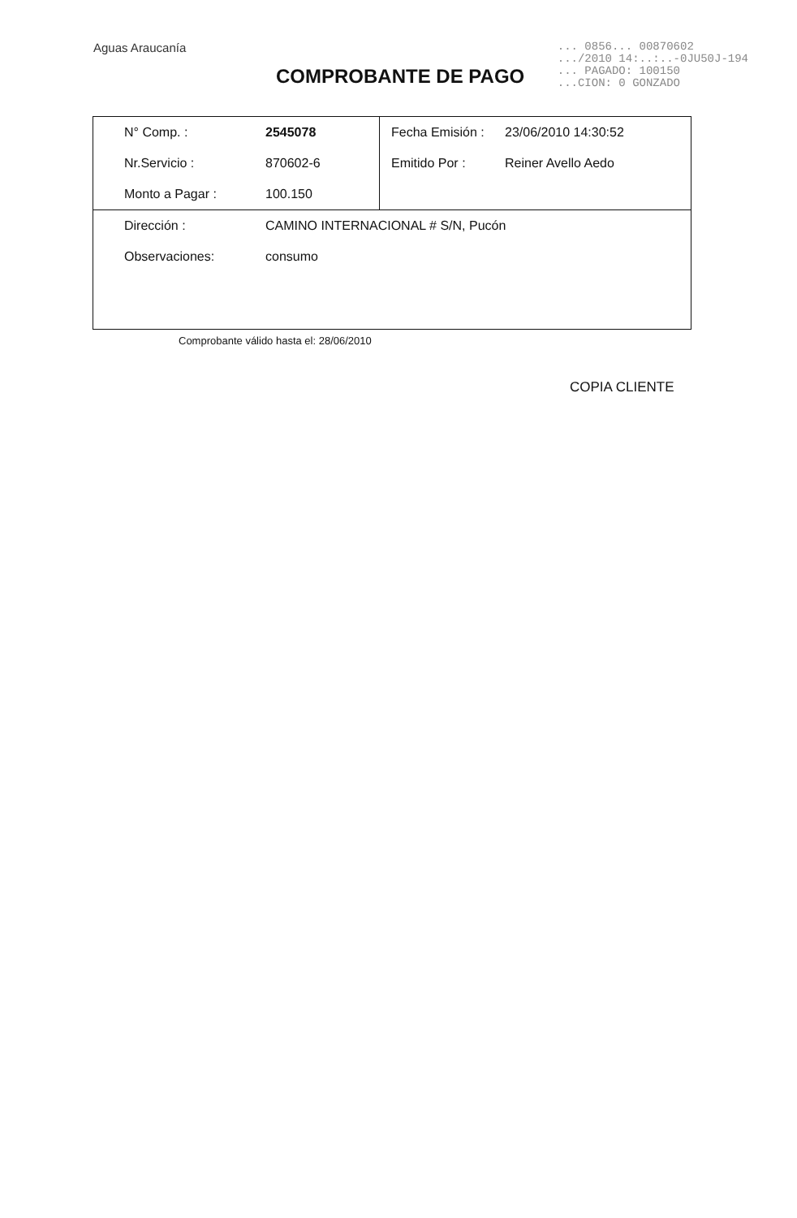Aguas Araucanía
... 0856... 00870602
.../2010 14:..:..-0JU50J-194
... PAGADO: 100150
...CION: 0 GONZADO
COMPROBANTE DE PAGO
| N° Comp. : | 2545078 | Fecha Emisión : | 23/06/2010 14:30:52 |
| Nr.Servicio : | 870602-6 | Emitido Por : | Reiner Avello Aedo |
| Monto a Pagar : | 100.150 | | |
| Dirección : | CAMINO INTERNACIONAL # S/N, Pucón | | |
| Observaciones: | consumo | | |
Comprobante válido hasta el: 28/06/2010
COPIA CLIENTE